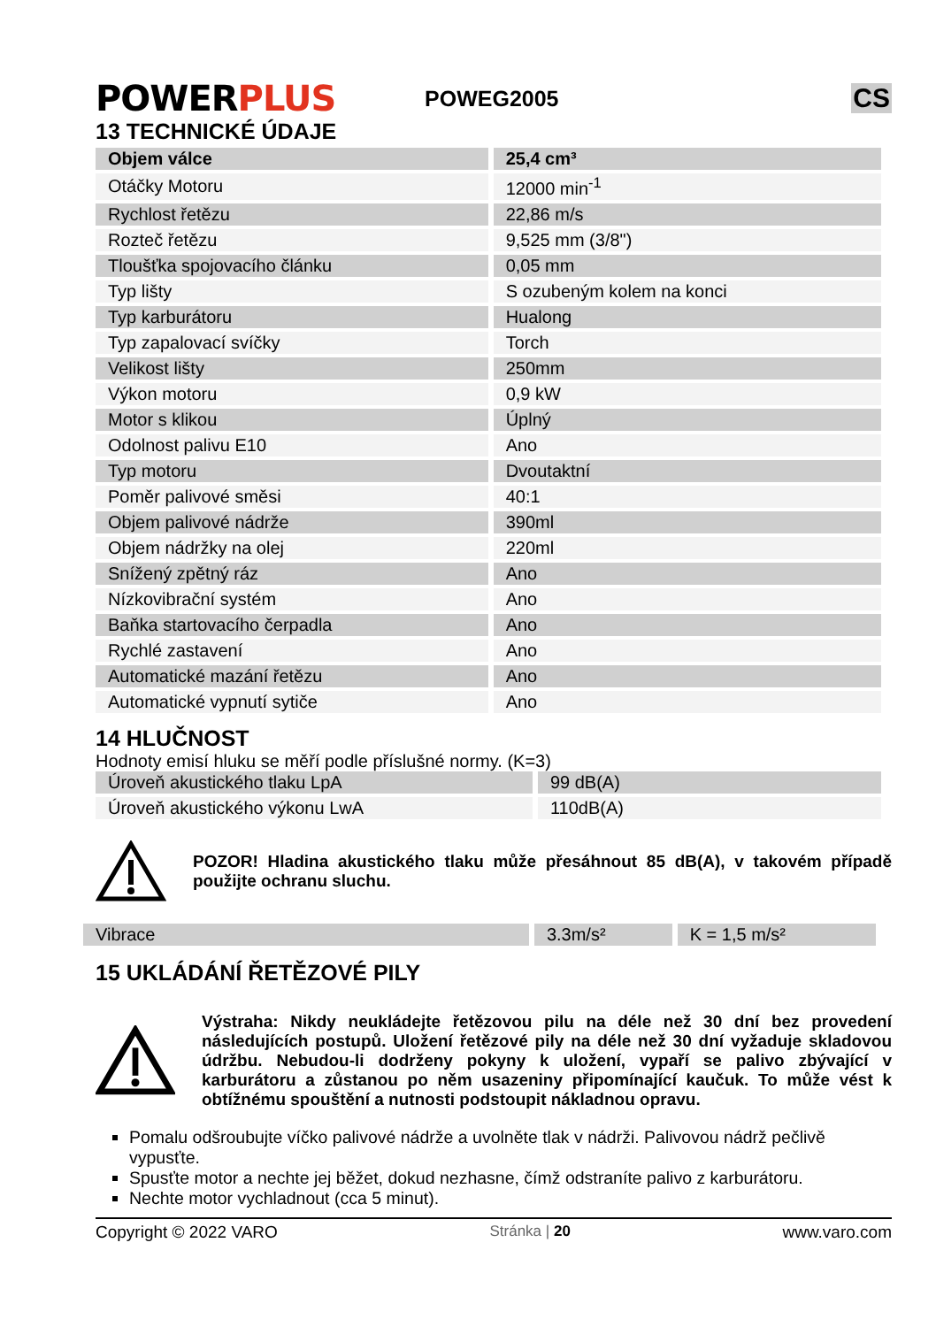POWERPLUS
POWEG2005
CS
13 TECHNICKÉ ÚDAJE
| Objem válce | 25,4 cm³ |
| Otáčky Motoru | 12000 min<sup>-1</sup> |
| Rychlost řetězu | 22,86 m/s |
| Rozteč řetězu | 9,525 mm (3/8") |
| Tloušťka spojovacího článku | 0,05 mm |
| Typ lišty | S ozubeným kolem na konci |
| Typ karburátoru | Hualong |
| Typ zapalovací svíčky | Torch |
| Velikost lišty | 250mm |
| Výkon motoru | 0,9 kW |
| Motor s klikou | Úplný |
| Odolnost palivu E10 | Ano |
| Typ motoru | Dvoutaktní |
| Poměr palivové směsi | 40:1 |
| Objem palivové nádrže | 390ml |
| Objem nádržky na olej | 220ml |
| Snížený zpětný ráz | Ano |
| Nízkovibrační systém | Ano |
| Baňka startovacího čerpadla | Ano |
| Rychlé zastavení | Ano |
| Automatické mazání řetězu | Ano |
| Automatické vypnutí sytiče | Ano |
14 HLUČNOST
Hodnoty emisí hluku se měří podle příslušné normy. (K=3)
| Úroveň akustického tlaku LpA | 99 dB(A) |
| Úroveň akustického výkonu LwA | 110dB(A) |
POZOR! Hladina akustického tlaku může přesáhnout 85 dB(A), v takovém případě použijte ochranu sluchu.
| Vibrace | 3.3m/s² | K = 1,5 m/s² |
15 UKLÁDÁNÍ ŘETĚZOVÉ PILY
Výstraha: Nikdy neukládejte řetězovou pilu na déle než 30 dní bez provedení následujících postupů. Uložení řetězové pily na déle než 30 dní vyžaduje skladovou údržbu. Nebudou-li dodrženy pokyny k uložení, vypaří se palivo zbývající v karburátoru a zůstanou po něm usazeniny připomínající kaučuk. To může vést k obtížnému spouštění a nutnosti podstoupit nákladnou opravu.
Pomalu odšroubujte víčko palivové nádrže a uvolněte tlak v nádrži. Palivovou nádrž pečlivě vypusťte.
Spusťte motor a nechte jej běžet, dokud nezhasne, čímž odstraníte palivo z karburátoru.
Nechte motor vychladnout (cca 5 minut).
Copyright © 2022 VARO Stránka | 20 www.varo.com